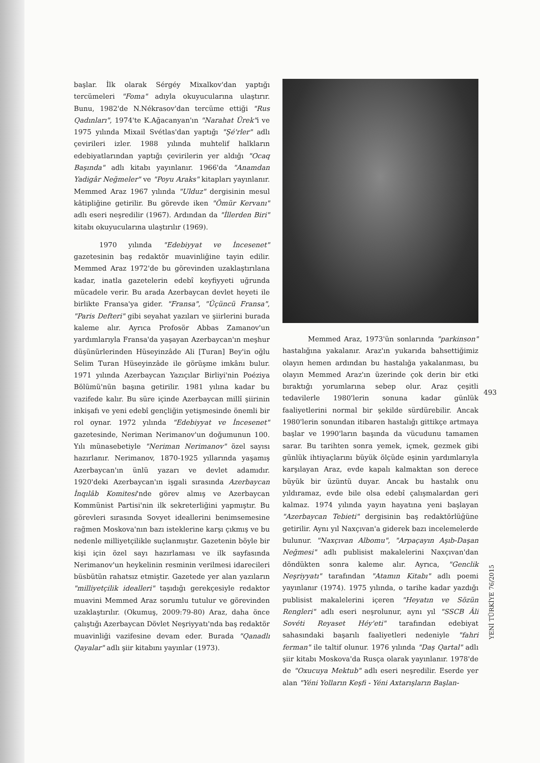başlar. İlk olarak Sérgéy Mixalkov'dan yaptığı tercümeleri "Foma" adıyla okuyucularına ulaştırır. Bunu, 1982'de N.Nékrasov'dan tercüme ettiği "Rus Qadınları", 1974'te K.Ağacanyan'ın "Narahat Ürek"i ve 1975 yılında Mixail Svétlas'dan yaptığı "Şé'rler" adlı çevirileri izler. 1988 yılında muhtelif halkların edebiyatlarından yaptığı çevirilerin yer aldığı "Ocaq Başında" adlı kitabı yayınlanır. 1966'da "Anamdan Yadigâr Neğmeler" ve "Poyu Araks" kitapları yayınlanır. Memmed Araz 1967 yılında "Ulduz" dergisinin mesul kâtipliğine getirilir. Bu görevde iken "Ömür Kervanı" adlı eseri neşredilir (1967). Ardından da "İllerden Biri" kitabı okuyucularına ulaştırılır (1969).
1970 yılında "Edebiyyat ve İncesenet" gazetesinin baş redaktör muavinliğine tayin edilir. Memmed Araz 1972'de bu görevinden uzaklaştırılana kadar, inatla gazetelerin edebî keyfiyyeti uğrunda mücadele verir. Bu arada Azerbaycan devlet heyeti ile birlikte Fransa'ya gider. "Fransa", "Üçüncü Fransa", "Paris Defteri" gibi seyahat yazıları ve şiirlerini burada kaleme alır. Ayrıca Profosör Abbas Zamanov'un yardımlarıyla Fransa'da yaşayan Azerbaycan'ın meşhur düşünürlerinden Hüseyinzâde Ali [Turan] Bey'in oğlu Selim Turan Hüseyinzâde ile görüşme imkânı bulur. 1971 yılında Azerbaycan Yazıçılar Birliyi'nin Poéziya Bölümü'nün başına getirilir. 1981 yılına kadar bu vazifede kalır. Bu süre içinde Azerbaycan millî şiirinin inkişafı ve yeni edebî gençliğin yetişmesinde önemli bir rol oynar. 1972 yılında "Edebiyyat ve İncesenet" gazetesinde, Neriman Nerimanov'un doğumunun 100. Yılı münasebetiyle "Neriman Nerimanov" özel sayısı hazırlanır. Nerimanov, 1870-1925 yıllarında yaşamış Azerbaycan'ın ünlü yazarı ve devlet adamıdır. 1920'deki Azerbaycan'ın işgali sırasında Azerbaycan İnqılâb Komitesi'nde görev almış ve Azerbaycan Kommünist Partisi'nin ilk sekreterliğini yapmıştır. Bu görevleri sırasında Sovyet ideallerini benimsemesine rağmen Moskova'nın bazı isteklerine karşı çıkmış ve bu nedenle milliyetçilikle suçlanmıştır. Gazetenin böyle bir kişi için özel sayı hazırlaması ve ilk sayfasında Nerimanov'un heykelinin resminin verilmesi idarecileri büsbütün rahatsız etmiştir. Gazetede yer alan yazıların "milliyetçilik idealleri" taşıdığı gerekçesiyle redaktor muavini Memmed Araz sorumlu tutulur ve görevinden uzaklaştırılır. (Okumuş, 2009:79-80) Araz, daha önce çalıştığı Azerbaycan Dövlet Neşriyyatı'nda baş redaktör muavinliği vazifesine devam eder. Burada "Qanadlı Qayalar" adlı şiir kitabını yayınlar (1973).
Memmed Araz, 1973'ün sonlarında "parkinson" hastalığına yakalanır. Araz'ın yukarıda bahsettiğimiz olayın hemen ardından bu hastalığa yakalanması, bu olayın Memmed Araz'ın üzerinde çok derin bir etki bıraktığı yorumlarına sebep olur. Araz çeşitli tedavilerle 1980'lerin sonuna kadar günlük faaliyetlerini normal bir şekilde sürdürebilir. Ancak 1980'lerin sonundan itibaren hastalığı gittikçe artmaya başlar ve 1990'ların başında da vücudunu tamamen sarar. Bu tarihten sonra yemek, içmek, gezmek gibi günlük ihtiyaçlarını büyük ölçüde eşinin yardımlarıyla karşılayan Araz, evde kapalı kalmaktan son derece büyük bir üzüntü duyar. Ancak bu hastalık onu yıldıramaz, evde bile olsa edebî çalışmalardan geri kalmaz. 1974 yılında yayın hayatına yeni başlayan "Azerbaycan Tebieti" dergisinin baş redaktörlüğüne getirilir. Aynı yıl Naxçıvan'a giderek bazı incelemelerde bulunur. "Naxçıvan Albomu", "Arpaçayın Aşıb-Daşan Neğmesi" adlı publisist makalelerini Naxçıvan'dan döndükten sonra kaleme alır. Ayrıca, "Genclik Neşriyyatı" tarafından "Atamın Kitabı" adlı poemi yayınlanır (1974). 1975 yılında, o tarihe kadar yazdığı publisist makalelerini içeren "Heyatın ve Sözün Rengleri" adlı eseri neşrolunur, aynı yıl "SSCB Âli Sovéti Reyaset Héy'eti" tarafından edebiyat sahasındaki başarılı faaliyetleri nedeniyle "fahri ferman" ile taltif olunur. 1976 yılında "Daş Qartal" adlı şiir kitabı Moskova'da Rusça olarak yayınlanır. 1978'de de "Oxucuya Mektub" adlı eseri neşredilir. Eserde yer alan "Yéni Yolların Keşfi - Yéni Axtarışların Başlan-
493
YENİ TÜRKİYE 76/2015